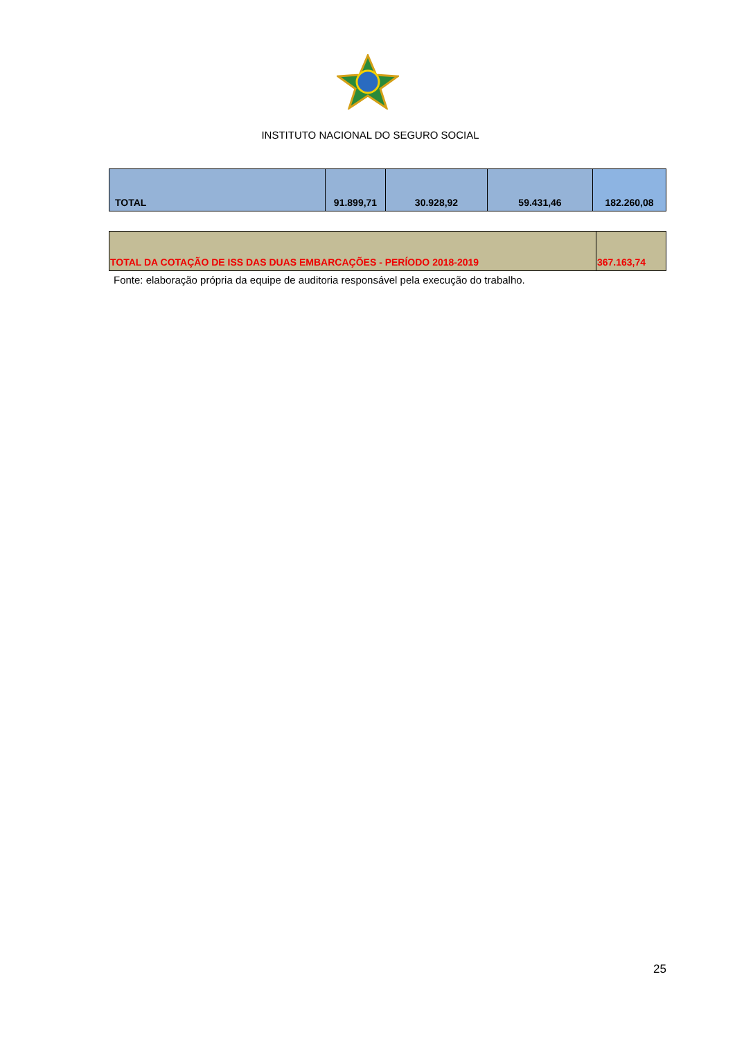INSTITUTO NACIONAL DO SEGURO SOCIAL
| TOTAL | 91.899,71 | 30.928,92 | 59.431,46 | 182.260,08 |
| TOTAL DA COTAÇÃO DE ISS DAS DUAS EMBARCAÇÕES - PERÍODO 2018-2019 | 367.163,74 |
Fonte: elaboração própria da equipe de auditoria responsável pela execução do trabalho.
25